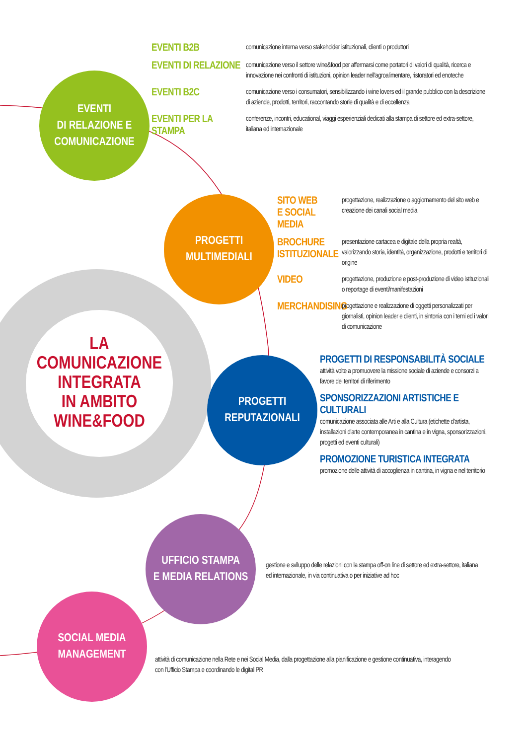EVENTI
DI RELAZIONE E
COMUNICAZIONE
PROGETTI
MULTIMEDIALI
LA COMUNICAZIONE
INTEGRATA
IN AMBITO WINE&FOOD
PROGETTI
REPUTAZIONALI
UFFICIO STAMPA
E MEDIA RELATIONS
SOCIAL MEDIA
MANAGEMENT
EVENTI B2B
comunicazione interna verso stakeholder istituzionali, clienti o produttori
EVENTI DI RELAZIONE
comunicazione verso il settore wine&food per affermarsi come portatori di valori di qualità, ricerca e innovazione nei confronti di istituzioni, opinion leader nell'agroalimentare, ristoratori ed enoteche
EVENTI B2C
comunicazione verso i consumatori, sensibilizzando i wine lovers ed il grande pubblico con la descrizione di aziende, prodotti, territori, raccontando storie di qualità e di eccellenza
EVENTI PER LA STAMPA
conferenze, incontri, educational, viaggi esperienziali dedicati alla stampa di settore ed extra-settore, italiana ed internazionale
SITO WEB
E SOCIAL MEDIA
progettazione, realizzazione o aggiornamento del sito web e creazione dei canali social media
BROCHURE
ISTITUZIONALE
presentazione cartacea e digitale della propria realtà, valorizzando storia, identità, organizzazione, prodotti e territori di origine
VIDEO
progettazione, produzione e post-produzione di video istituzionali o reportage di eventi/manifestazioni
MERCHANDISING
progettazione e realizzazione di oggetti personalizzati per giornalisti, opinion leader e clienti, in sintonia con i temi ed i valori di comunicazione
PROGETTI DI RESPONSABILITÀ SOCIALE
attività volte a promuovere la missione sociale di aziende e consorzi a favore dei territori di riferimento
SPONSORIZZAZIONI ARTISTICHE E CULTURALI
comunicazione associata alle Arti e alla Cultura (etichette d'artista, installazioni d'arte contemporanea in cantina e in vigna, sponsorizzazioni, progetti ed eventi culturali)
PROMOZIONE TURISTICA INTEGRATA
promozione delle attività di accoglienza in cantina, in vigna e nel territorio
gestione e sviluppo delle relazioni con la stampa off-on line di settore ed extra-settore, italiana ed internazionale, in via continuativa o per iniziative ad hoc
attività di comunicazione nella Rete e nei Social Media, dalla progettazione alla pianificazione e gestione continuativa, interagendo con l'Ufficio Stampa e coordinando le digital PR